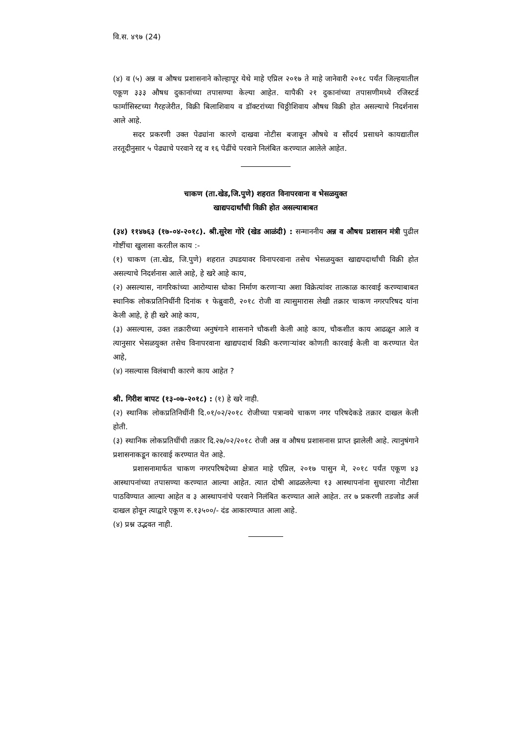वि.स. ४९७ (24)
(४) व (५) अन्न व औषध प्रशासनाने कोल्हापूर येथे माहे एप्रिल २०१७ ते माहे जानेवारी २०१८ पर्यंत जिल्हयातील एकूण ३३३ औषध दुकानांच्या तपासण्या केल्या आहेत. यापैकी २१ दुकानांच्या तपासणीमध्ये रजिस्टर्ड फार्मासिस्टच्या गैरहजेरीत, विक्री बिलाशिवाय व डॉक्टरांच्या चिठ्ठीशिवाय औषध विक्री होत असल्याचे निदर्शनास आले आहे.
सदर प्रकरणी उक्त पेढ्यांना कारणे दाखवा नोटीस बजावून औषधे व सौंदर्य प्रसाधने कायद्यातील तरतूदीनुसार ५ पेढ्याचे परवाने रद्द व १६ पेढींचे परवाने निलंबित करण्यात आलेले आहेत.
चाकण (ता.खेड,जि.पुणे) शहरात विनापरवाना व भेसळयुक्त
खाद्यपदार्थांची विक्री होत असल्याबाबत
(३४) ११४७६३ (१७-०४-२०१८). श्री.सुरेश गोरे (खेड आळंदी) : सन्माननीय अन्न व औषध प्रशासन मंत्री पुढील गोष्टींचा खुलासा करतील काय :-
(१) चाकण (ता.खेड, जि.पुणे) शहरात उघडयावर विनापरवाना तसेच भेसळयुक्त खाद्यपदार्थांची विक्री होत असल्याचे निदर्शनास आले आहे, हे खरे आहे काय,
(२) असल्यास, नागरिकांच्या आरोग्यास धोका निर्माण करणाऱ्या अशा विक्रेत्यांवर तात्काळ कारवाई करण्याबाबत स्थानिक लोकप्रतिनिधींनी दिनांक १ फेब्रुवारी, २०१८ रोजी वा त्यासुमारास लेखी तक्रार चाकण नगरपरिषद यांना केली आहे, हे ही खरे आहे काय,
(३) असल्यास, उक्त तक्रारीच्या अनुषंगाने शासनाने चौकशी केली आहे काय, चौकशीत काय आढळून आले व त्यानुसार भेसळयुक्त तसेच विनापरवाना खाद्यपदार्थ विक्री करणाऱ्यांवर कोणती कारवाई केली वा करण्यात येत आहे,
(४) नसल्यास विलंबाची कारणे काय आहेत ?
श्री. गिरीश बापट (१३-०७-२०१८) : (१) हे खरे नाही.
(२) स्थानिक लोकप्रतिनिधींनी दि.०१/०२/२०१८ रोजीच्या पत्रान्वये चाकण नगर परिषदेकडे तक्रार दाखल केली होती.
(३) स्थानिक लोकप्रतिधींची तक्रार दि.२७/०२/२०१८ रोजी अन्न व औषध प्रशासनास प्राप्त झालेली आहे. त्यानुषंगाने प्रशासनाकडून कारवाई करण्यात येत आहे.
प्रशासनामार्फत चाकण नगरपरिषदेच्या क्षेत्रात माहे एप्रिल, २०१७ पासुन मे, २०१८ पर्यंत एकूण ४३ आस्थापनांच्या तपासण्या करण्यात आल्या आहेत. त्यात दोषी आढळलेल्या १३ आस्थापनांना सुधारणा नोटीसा पाठविण्यात आल्या आहेत व ३ आस्थापनांचे परवाने निलंबित करण्यात आले आहेत. तर ७ प्रकरणी तडजोड अर्ज दाखल होवून त्याद्वारे एकूण रु.१३५००/- दंड आकारण्यात आला आहे.
(४) प्रश्न उद्भवत नाही.